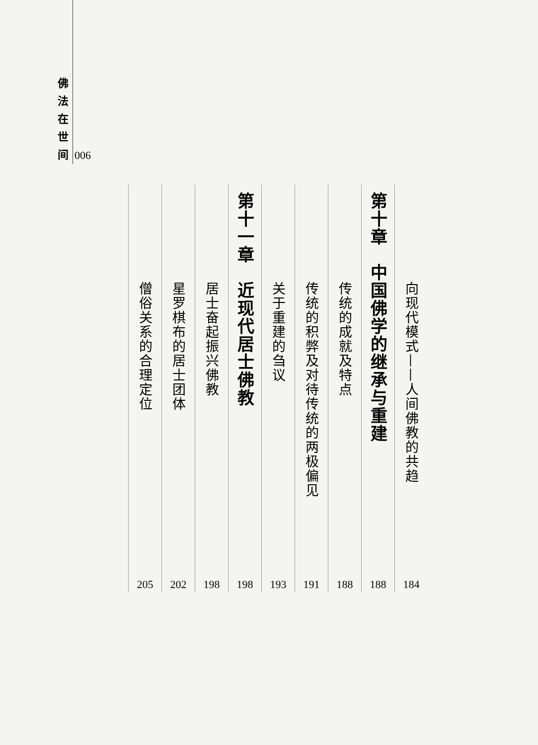佛
法
在
世
间
006
向现代模式——人间佛教的共趋
184
第十章　中国佛学的继承与重建
188
传统的成就及特点
188
传统的积弊及对待传统的两极偏见
191
关于重建的刍议
193
第十一章　近现代居士佛教
198
居士奋起振兴佛教
198
星罗棋布的居士团体
202
僧俗关系的合理定位
205